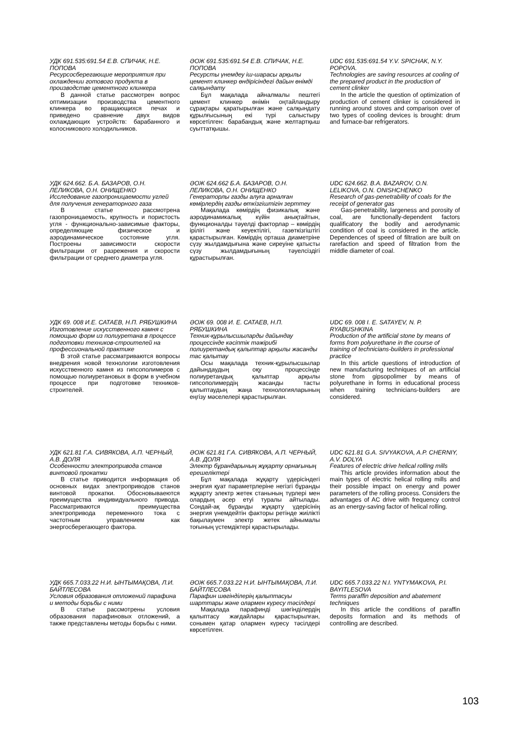УДК 691.535:691.54 Е.В. СПИЧАК, Н.Е. ПОПОВА
Ресурсосберегающие мероприятия при охлаждении готового продукта в производстве цементного клинкера
В данной статье рассмотрен вопрос оптимизации производства цементного клинкера во вращающихся печах и приведено сравнение двух видов охлаждающих устройств: барабанного и колосникового холодильников.
ӘОЖ 691.535:691.54 Е.В. СПИЧАК, Н.Е. ПОПОВА
Ресурсты үнемдеу іш-шарасы арқылы цемент клинкер өндірісіндегі дайын өнімді салқындату
Бұл мақалада айналмалы пештегі цемент клинкер өнімін оңтайландыру сұрақтары қаратырылған және салқындату құрылғысының екі түрі салыстыру көрсетілген: барабандық және желтартқыш суыттатқышы.
UDC 691.535:691.54 Y.V. SPICHAK, N.Y. POPOVA.
Technologies are saving resources at cooling of the prepared product in the production of cement clinker
In the article the question of optimization of production of cement clinker is considered in running around stoves and comparison over of two types of cooling devices is brought: drum and furnace-bar refrigerators.
УДК 624.662. Б.А. БАЗАРОВ, О.Н. ЛЕЛИКОВА, О.Н. ОНИЩЕНКО
Исследование газопроницаемости углей для получения генераторного газа
В статье рассмотрена газопроницаемость, крупность и пористость угля - функционально-зависимые факторы, определяющие физическое и аэродинамическое состояние угля. Построены зависимости скорости фильтрации от разрежения и скорости фильтрации от среднего диаметра угля.
ӘОЖ 624.662 Б.А. БАЗАРОВ, О.Н. ЛЕЛИКОВА, О.Н. ОНИЩЕНКО
Генераторлы газды алуға арналған көмірлердің газды өткізгіштігін зерттеу
Мақалада көмірдің физикалық және аэродинамикалық күйін анықтайтын, функционалды тәуелді факторлар – көмірдің ірілігі және кеуектілігі, газөткізгіштігі қарастырылған. Көмірдің орташа диаметріне сүзу жылдамдығына және сиреуіне қатысты сүзу жылдамдығының тәуелсіздігі құрастырылған.
UDC 624.662. B.A. BAZAROV, O.N. LELIKOVA, O.N. ONISHCHENKO
Research of gas-penetrability of coals for the receipt of generator gas
Gas-penetrability, largeness and porosity of coal, are functionally-dependent factors qualificatory the bodily and aerodynamic condition of coal is considered in the article. Dependences of speed of filtration are built on rarefaction and speed of filtration from the middle diameter of coal.
УДК 69. 008 И.Е. САТАЕВ, Н.П. РЯБУШКИНА
Изготовление искусственного камня с помощью форм из полиуретана в процессе подготовки техников-строителей на профессиональной практике
В этой статье рассматриваются вопросы внедрения новой технологии изготовления искусственного камня из гипсополимеров с помощью полиуретановых в форм в учебном процессе при подготовке техников-строителей.
ӘОЖ 69. 008 И. Е. САТАЕВ, Н.П. РЯБУШКИНА
Техник-құрылысшыларды дайындау процессінде кәсіптік тәжірибі полиуретандық қалыптар арқылы жасанды тас қалытау
Осы мақалада техник-құрылысшылар дайындаудың оқу процессінде полиуретандық қалыптар арқылы гипсополимердің жасанды тасты қалыптаудың жаңа технологияларының еңгізу мәселелері қарастырылған.
UDC 69. 008 I. E. SATAYEV, N. P. RYABUSHKINA
Production of the artificial stone by means of forms from polyurethane in the course of training of technicians-builders in professional practice
In this article questions of introduction of new manufacturing techniques of an artificial stone from gipsopolimer by means of polyurethane in forms in educational process when training technicians-builders are considered.
УДК 621.81 Г.А. СИВЯКОВА, А.П. ЧЕРНЫЙ, А.В. ДОЛЯ
Особенности электропривода станов винтовой прокатки
В статье приводится информация об основных видах электроприводов станов винтовой прокатки. Обосновываеются преимущества индивидуального привода. Рассматриваются преимущества электропривода переменного тока с частотным управлением как энергосберегающего фактора.
ӘОЖ 621.81 Г.А. СИВЯКОВА, А.П. ЧЕРНЫЙ, А.В. ДОЛЯ
Электр бұрандарының жұқарту орнағының ерешеліктері
Бұл мақалада жұқарту үдерісіндегі энергия қуат параметрлеріне негізгі бұранды жұқарту электр жетек станының түрлері мен олардың әсер етуі туралы айтылады. Сондай-ақ бұранды жұқарту үдерісінің энергия үнемдейтін факторы ретінде жиілікті бақылаумен электр жетек айнымалы тоғының үстемдіктері қарастырылады.
UDC 621.81 G.A. SIVYAKOVA, A.P. CHERNIY, A.V. DOLYA
Features of electric drive helical rolling mills
This article provides information about the main types of electric helical rolling mills and their possible impact on energy and power parameters of the rolling process. Considers the advantages of AC drive with frequency control as an energy-saving factor of helical rolling.
УДК 665.7.033.22 Н.И. ЫНТЫМАҚОВА, Л.И. БАЙТЛЕСОВА
Условия образования отложений парафина и методы борьбы с ними
В статье рассмотрены условия образования парафиновых отложений, а также представлены методы борьбы с ними.
ӘОЖ 665.7.033.22 Н.И. ЫНТЫМАҚОВА, Л.И. БАЙТЛЕСОВА
Парафин шөгінділерің қалыптасуы шарттары және олармен күресу тәсілдері
Мақалада парафинді шөгінділердің қалыптасу жағдайлары қарастырылған, сонымен қатар олармен күресу тәсілдері көрсетілген.
UDC 665.7.033.22 N.I. YNTYMAKOVA, P.I. BAYITLESOVA
Terms paraffin deposition and abatement techniques
In this article the conditions of paraffin deposits formation and its methods of controlling are described.
103